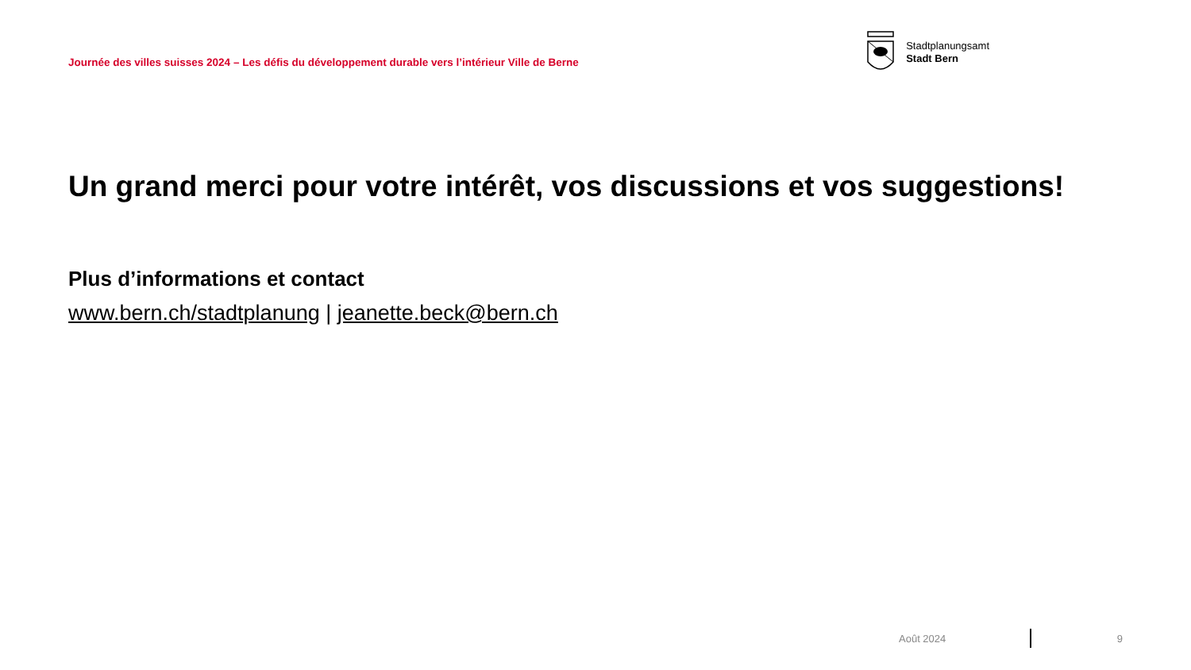Journée des villes suisses 2024 – Les défis du développement durable vers l’intérieur Ville de Berne
Stadtplanungsamt
Stadt Bern
Un grand merci pour votre intérêt, vos discussions et vos suggestions!
Plus d’informations et contact
www.bern.ch/stadtplanung | jeanette.beck@bern.ch
Août 2024 9